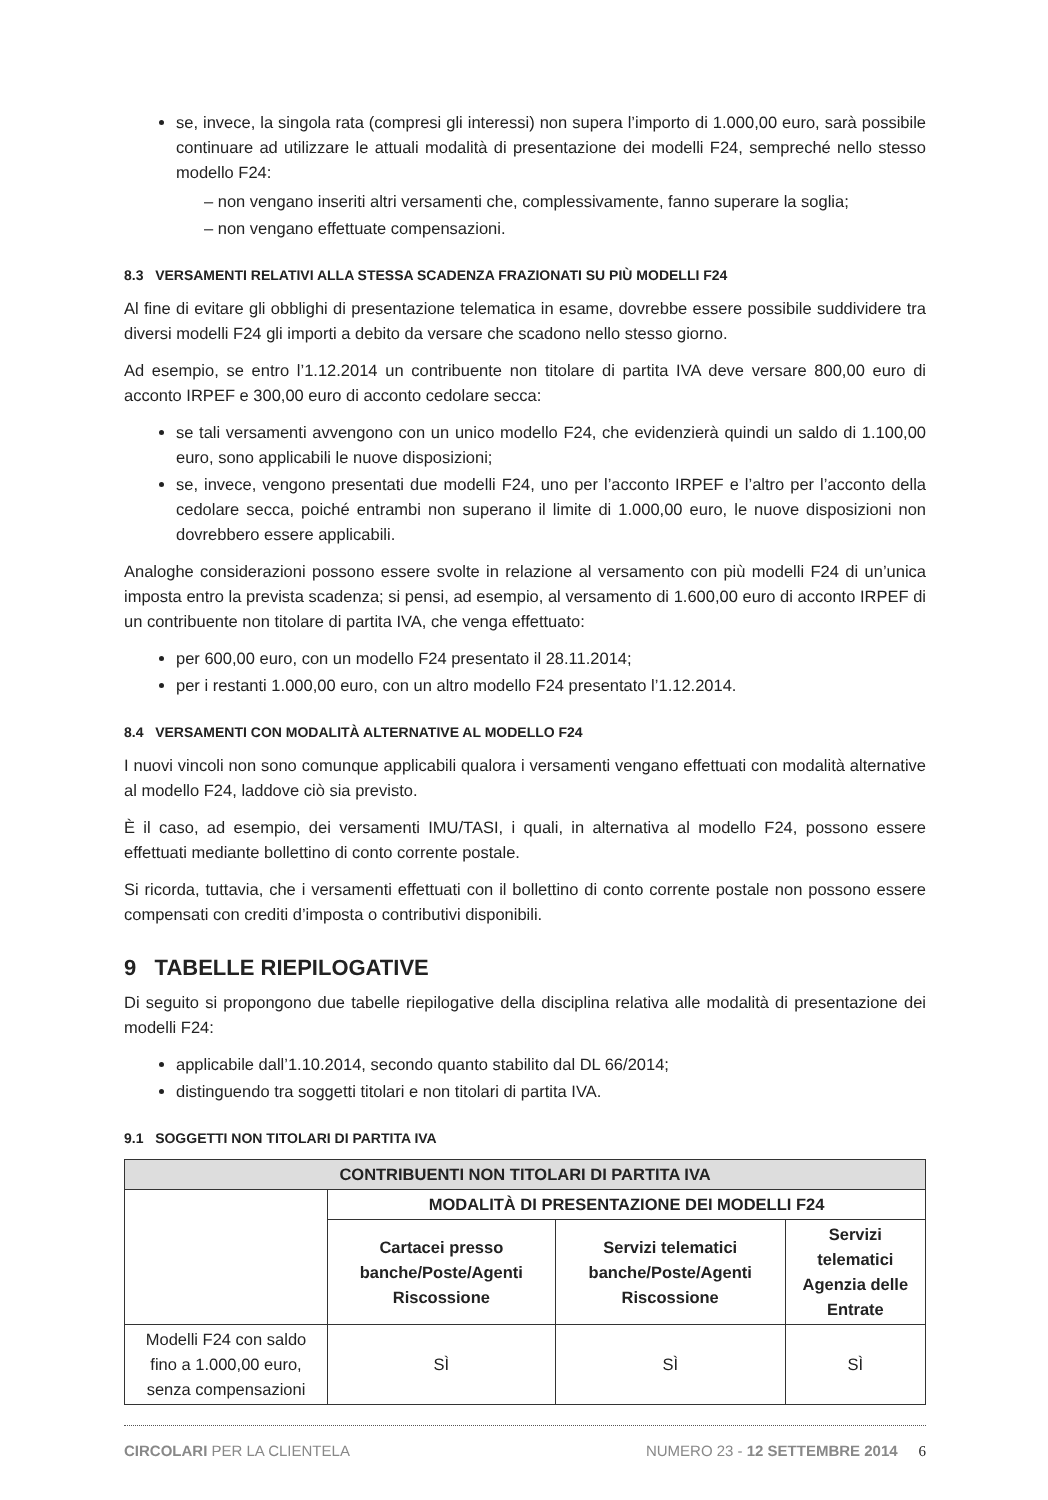se, invece, la singola rata (compresi gli interessi) non supera l’importo di 1.000,00 euro, sarà possibile continuare ad utilizzare le attuali modalità di presentazione dei modelli F24, sempreché nello stesso modello F24:
– non vengano inseriti altri versamenti che, complessivamente, fanno superare la soglia;
– non vengano effettuate compensazioni.
8.3 VERSAMENTI RELATIVI ALLA STESSA SCADENZA FRAZIONATI SU PIÙ MODELLI F24
Al fine di evitare gli obblighi di presentazione telematica in esame, dovrebbe essere possibile suddividere tra diversi modelli F24 gli importi a debito da versare che scadono nello stesso giorno.
Ad esempio, se entro l’1.12.2014 un contribuente non titolare di partita IVA deve versare 800,00 euro di acconto IRPEF e 300,00 euro di acconto cedolare secca:
se tali versamenti avvengono con un unico modello F24, che evidenzierà quindi un saldo di 1.100,00 euro, sono applicabili le nuove disposizioni;
se, invece, vengono presentati due modelli F24, uno per l’acconto IRPEF e l’altro per l’acconto della cedolare secca, poiché entrambi non superano il limite di 1.000,00 euro, le nuove disposizioni non dovrebbero essere applicabili.
Analoghe considerazioni possono essere svolte in relazione al versamento con più modelli F24 di un’unica imposta entro la prevista scadenza; si pensi, ad esempio, al versamento di 1.600,00 euro di acconto IRPEF di un contribuente non titolare di partita IVA, che venga effettuato:
per 600,00 euro, con un modello F24 presentato il 28.11.2014;
per i restanti 1.000,00 euro, con un altro modello F24 presentato l’1.12.2014.
8.4 VERSAMENTI CON MODALITÀ ALTERNATIVE AL MODELLO F24
I nuovi vincoli non sono comunque applicabili qualora i versamenti vengano effettuati con modalità alternative al modello F24, laddove ciò sia previsto.
È il caso, ad esempio, dei versamenti IMU/TASI, i quali, in alternativa al modello F24, possono essere effettuati mediante bollettino di conto corrente postale.
Si ricorda, tuttavia, che i versamenti effettuati con il bollettino di conto corrente postale non possono essere compensati con crediti d’imposta o contributivi disponibili.
9 TABELLE RIEPILOGATIVE
Di seguito si propongono due tabelle riepilogative della disciplina relativa alle modalità di presentazione dei modelli F24:
applicabile dall’1.10.2014, secondo quanto stabilito dal DL 66/2014;
distinguendo tra soggetti titolari e non titolari di partita IVA.
9.1 SOGGETTI NON TITOLARI DI PARTITA IVA
| CONTRIBUENTI NON TITOLARI DI PARTITA IVA | | | |
| --- | --- | --- | --- |
| | MODALITÀ DI PRESENTAZIONE DEI MODELLI F24 | | |
| | Cartacei presso banche/Poste/Agenti Riscossione | Servizi telematici banche/Poste/Agenti Riscossione | Servizi telematici Agenzia delle Entrate |
| Modelli F24 con saldo fino a 1.000,00 euro, senza compensazioni | SÌ | SÌ | SÌ |
CIRCOLARI PER LA CLIENTELA NUMERO 23 - 12 SETTEMBRE 2014 6